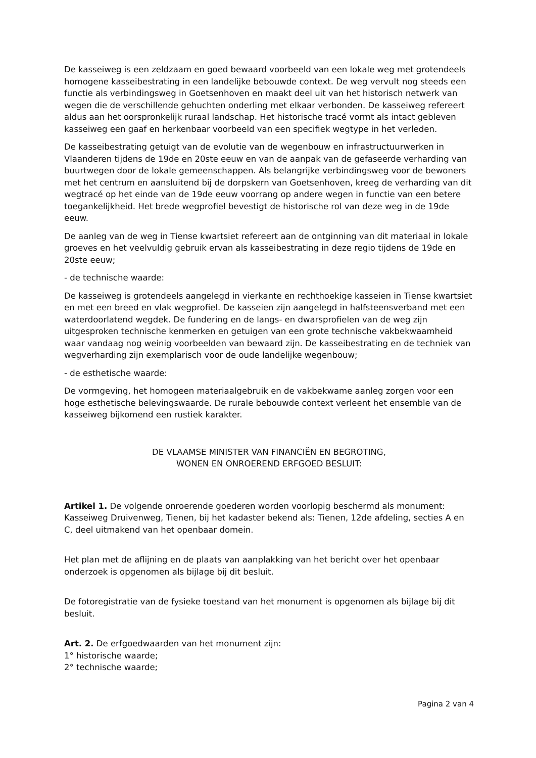De kasseiweg is een zeldzaam en goed bewaard voorbeeld van een lokale weg met grotendeels homogene kasseibestrating in een landelijke bebouwde context. De weg vervult nog steeds een functie als verbindingsweg in Goetsenhoven en maakt deel uit van het historisch netwerk van wegen die de verschillende gehuchten onderling met elkaar verbonden. De kasseiweg refereert aldus aan het oorspronkelijk ruraal landschap. Het historische tracé vormt als intact gebleven kasseiweg een gaaf en herkenbaar voorbeeld van een specifiek wegtype in het verleden.
De kasseibestrating getuigt van de evolutie van de wegenbouw en infrastructuurwerken in Vlaanderen tijdens de 19de en 20ste eeuw en van de aanpak van de gefaseerde verharding van buurtwegen door de lokale gemeenschappen. Als belangrijke verbindingsweg voor de bewoners met het centrum en aansluitend bij de dorpskern van Goetsenhoven, kreeg de verharding van dit wegtracé op het einde van de 19de eeuw voorrang op andere wegen in functie van een betere toegankelijkheid. Het brede wegprofiel bevestigt de historische rol van deze weg in de 19de eeuw.
De aanleg van de weg in Tiense kwartsiet refereert aan de ontginning van dit materiaal in lokale groeves en het veelvuldig gebruik ervan als kasseibestrating in deze regio tijdens de 19de en 20ste eeuw;
- de technische waarde:
De kasseiweg is grotendeels aangelegd in vierkante en rechthoekige kasseien in Tiense kwartsiet en met een breed en vlak wegprofiel. De kasseien zijn aangelegd in halfsteensverband met een waterdoorlatend wegdek. De fundering en de langs- en dwarsprofielen van de weg zijn uitgesproken technische kenmerken en getuigen van een grote technische vakbekwaamheid waar vandaag nog weinig voorbeelden van bewaard zijn. De kasseibestrating en de techniek van wegverharding zijn exemplarisch voor de oude landelijke wegenbouw;
- de esthetische waarde:
De vormgeving, het homogeen materiaalgebruik en de vakbekwame aanleg zorgen voor een hoge esthetische belevingswaarde. De rurale bebouwde context verleent het ensemble van de kasseiweg bijkomend een rustiek karakter.
DE VLAAMSE MINISTER VAN FINANCIËN EN BEGROTING,
WONEN EN ONROEREND ERFGOED BESLUIT:
Artikel 1. De volgende onroerende goederen worden voorlopig beschermd als monument:
Kasseiweg Druivenweg, Tienen, bij het kadaster bekend als: Tienen, 12de afdeling, secties A en C, deel uitmakend van het openbaar domein.
Het plan met de aflijning en de plaats van aanplakking van het bericht over het openbaar onderzoek is opgenomen als bijlage bij dit besluit.
De fotoregistratie van de fysieke toestand van het monument is opgenomen als bijlage bij dit besluit.
Art. 2. De erfgoedwaarden van het monument zijn:
1° historische waarde;
2° technische waarde;
Pagina 2 van 4